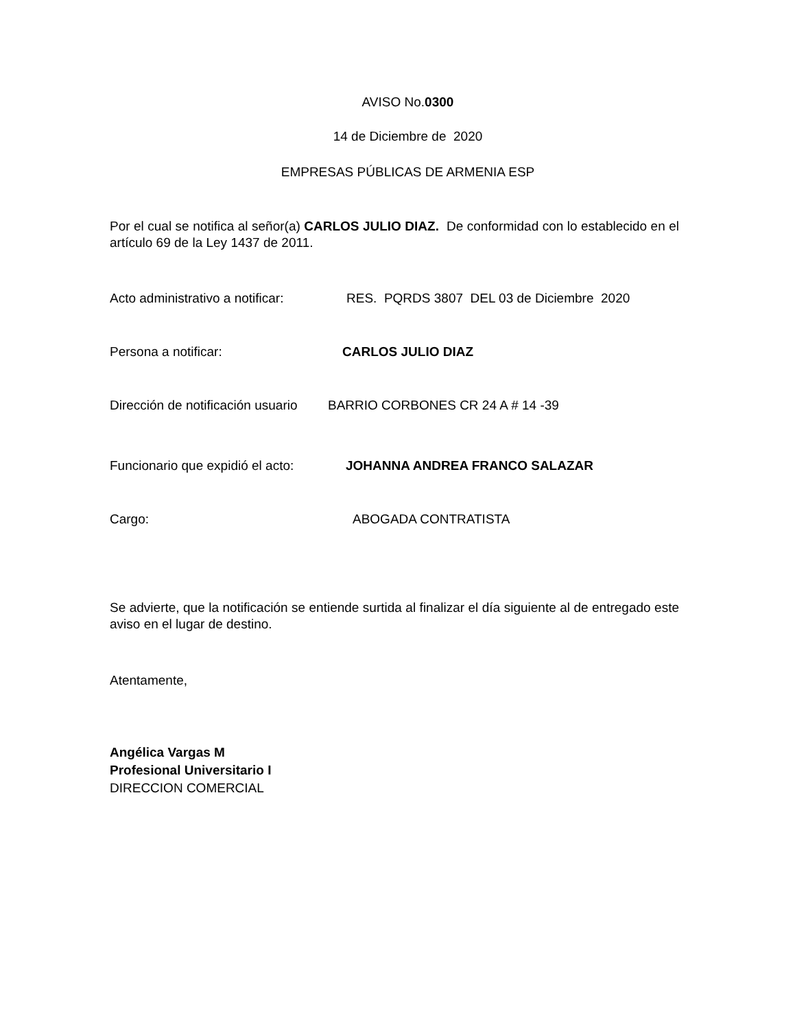AVISO No.0300
14 de Diciembre de 2020
EMPRESAS PÚBLICAS DE ARMENIA ESP
Por el cual se notifica al señor(a) CARLOS JULIO DIAZ. De conformidad con lo establecido en el artículo 69 de la Ley 1437 de 2011.
Acto administrativo a notificar: RES. PQRDS 3807 DEL 03 de Diciembre 2020
Persona a notificar: CARLOS JULIO DIAZ
Dirección de notificación usuario BARRIO CORBONES CR 24 A # 14 -39
Funcionario que expidió el acto: JOHANNA ANDREA FRANCO SALAZAR
Cargo: ABOGADA CONTRATISTA
Se advierte, que la notificación se entiende surtida al finalizar el día siguiente al de entregado este aviso en el lugar de destino.
Atentamente,
Angélica Vargas M
Profesional Universitario I
DIRECCION COMERCIAL